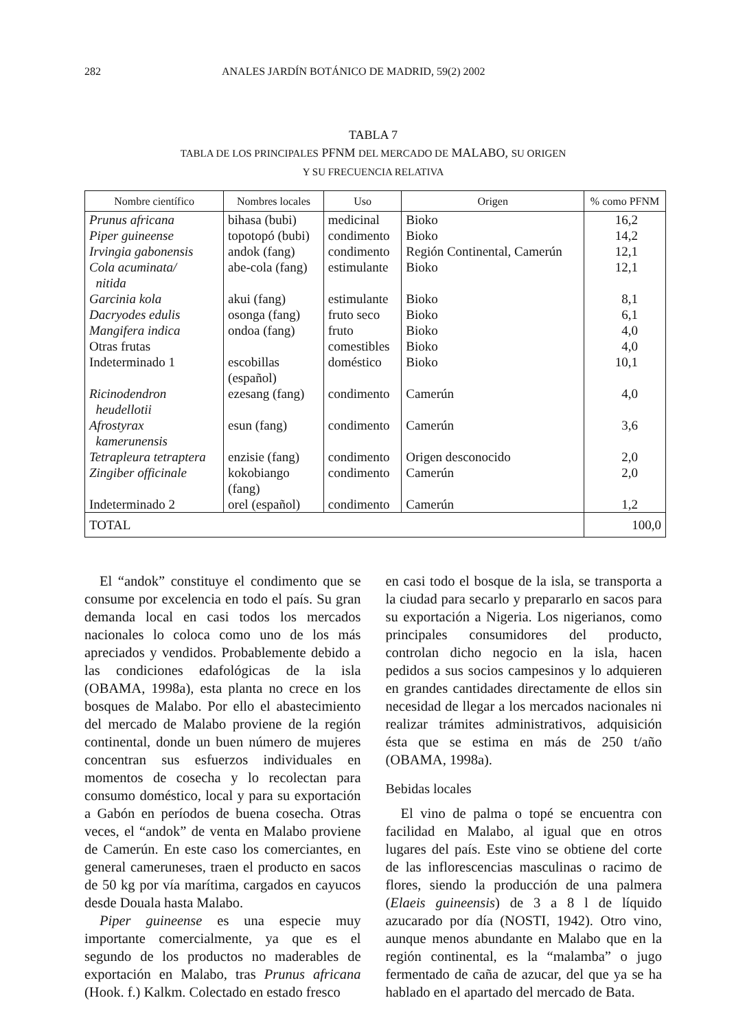282 ANALES JARDÍN BOTÁNICO DE MADRID, 59(2) 2002
TABLA 7
TABLA DE LOS PRINCIPALES PFNM DEL MERCADO DE MALABO, SU ORIGEN
Y SU FRECUENCIA RELATIVA
| Nombre científico | Nombres locales | Uso | Origen | % como PFNM |
| --- | --- | --- | --- | --- |
| Prunus africana | bihasa (bubi) | medicinal | Bioko | 16,2 |
| Piper guineense | topotopó (bubi) | condimento | Bioko | 14,2 |
| Irvingia gabonensis | andok (fang) | condimento | Región Continental, Camerún | 12,1 |
| Cola acuminata/ nitida | abe-cola (fang) | estimulante | Bioko | 12,1 |
| Garcinia kola | akui (fang) | estimulante | Bioko | 8,1 |
| Dacryodes edulis | osonga (fang) | fruto seco | Bioko | 6,1 |
| Mangifera indica | ondoa (fang) | fruto | Bioko | 4,0 |
| Otras frutas | | comestibles | Bioko | 4,0 |
| Indeterminado 1 | escobillas (español) | doméstico | Bioko | 10,1 |
| Ricinodendron heudellotii | ezesang (fang) | condimento | Camerún | 4,0 |
| Afrostyrax kamerunensis | esun (fang) | condimento | Camerún | 3,6 |
| Tetrapleura tetraptera | enzisie (fang) | condimento | Origen desconocido | 2,0 |
| Zingiber officinale | kokobiango (fang) | condimento | Camerún | 2,0 |
| Indeterminado 2 | orel (español) | condimento | Camerún | 1,2 |
| TOTAL | | | | 100,0 |
El “andok” constituye el condimento que se consume por excelencia en todo el país. Su gran demanda local en casi todos los mercados nacionales lo coloca como uno de los más apreciados y vendidos. Probablemente debido a las condiciones edafológicas de la isla (OBAMA, 1998a), esta planta no crece en los bosques de Malabo. Por ello el abastecimiento del mercado de Malabo proviene de la región continental, donde un buen número de mujeres concentran sus esfuerzos individuales en momentos de cosecha y lo recolectan para consumo doméstico, local y para su exportación a Gabón en períodos de buena cosecha. Otras veces, el “andok” de venta en Malabo proviene de Camerún. En este caso los comerciantes, en general cameruneses, traen el producto en sacos de 50 kg por vía marítima, cargados en cayucos desde Douala hasta Malabo.
Piper guineense es una especie muy importante comercialmente, ya que es el segundo de los productos no maderables de exportación en Malabo, tras Prunus africana (Hook. f.) Kalkm. Colectado en estado fresco
en casi todo el bosque de la isla, se transporta a la ciudad para secarlo y prepararlo en sacos para su exportación a Nigeria. Los nigerianos, como principales consumidores del producto, controlan dicho negocio en la isla, hacen pedidos a sus socios campesinos y lo adquieren en grandes cantidades directamente de ellos sin necesidad de llegar a los mercados nacionales ni realizar trámites administrativos, adquisición ésta que se estima en más de 250 t/año (OBAMA, 1998a).
Bebidas locales
El vino de palma o topé se encuentra con facilidad en Malabo, al igual que en otros lugares del país. Este vino se obtiene del corte de las inflorescencias masculinas o racimo de flores, siendo la producción de una palmera (Elaeis guineensis) de 3 a 8 l de líquido azucarado por día (NOSTI, 1942). Otro vino, aunque menos abundante en Malabo que en la región continental, es la “malamba” o jugo fermentado de caña de azucar, del que ya se ha hablado en el apartado del mercado de Bata.